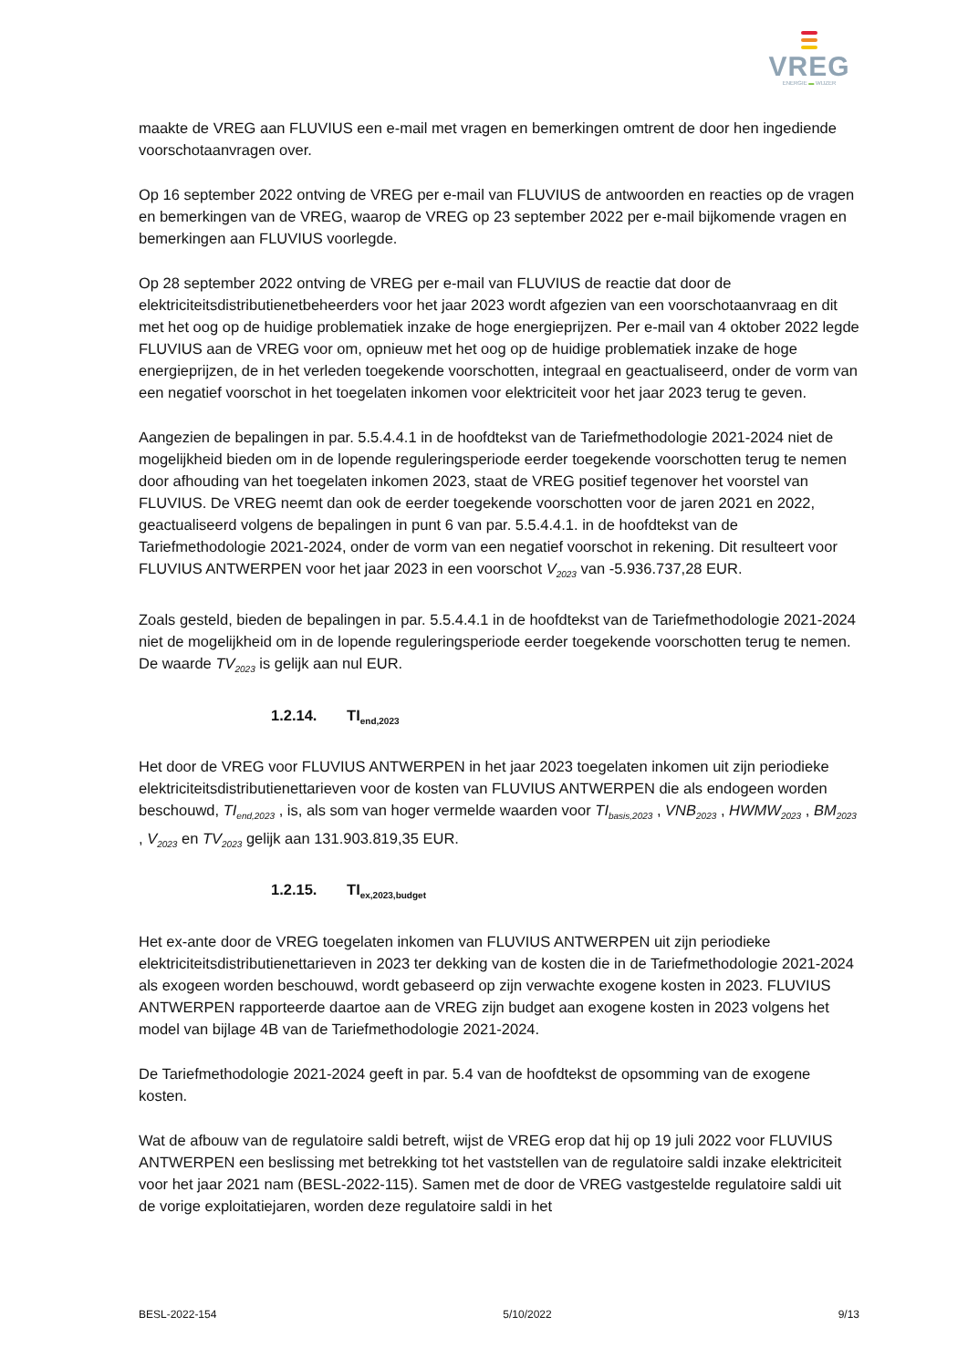VREG
ENERGIE ▬ WIJZER
maakte de VREG aan FLUVIUS een e-mail met vragen en bemerkingen omtrent de door hen ingediende voorschotaanvragen over.
Op 16 september 2022 ontving de VREG per e-mail van FLUVIUS de antwoorden en reacties op de vragen en bemerkingen van de VREG, waarop de VREG op 23 september 2022 per e-mail bijkomende vragen en bemerkingen aan FLUVIUS voorlegde.
Op 28 september 2022 ontving de VREG per e-mail van FLUVIUS de reactie dat door de elektriciteitsdistributienetbeheerders voor het jaar 2023 wordt afgezien van een voorschotaanvraag en dit met het oog op de huidige problematiek inzake de hoge energieprijzen. Per e-mail van 4 oktober 2022 legde FLUVIUS aan de VREG voor om, opnieuw met het oog op de huidige problematiek inzake de hoge energieprijzen, de in het verleden toegekende voorschotten, integraal en geactualiseerd, onder de vorm van een negatief voorschot in het toegelaten inkomen voor elektriciteit voor het jaar 2023 terug te geven.
Aangezien de bepalingen in par. 5.5.4.4.1 in de hoofdtekst van de Tariefmethodologie 2021-2024 niet de mogelijkheid bieden om in de lopende reguleringsperiode eerder toegekende voorschotten terug te nemen door afhouding van het toegelaten inkomen 2023, staat de VREG positief tegenover het voorstel van FLUVIUS. De VREG neemt dan ook de eerder toegekende voorschotten voor de jaren 2021 en 2022, geactualiseerd volgens de bepalingen in punt 6 van par. 5.5.4.4.1. in de hoofdtekst van de Tariefmethodologie 2021-2024, onder de vorm van een negatief voorschot in rekening. Dit resulteert voor FLUVIUS ANTWERPEN voor het jaar 2023 in een voorschot V<sub>2023</sub> van -5.936.737,28 EUR.
Zoals gesteld, bieden de bepalingen in par. 5.5.4.4.1 in de hoofdtekst van de Tariefmethodologie 2021-2024 niet de mogelijkheid om in de lopende reguleringsperiode eerder toegekende voorschotten terug te nemen. De waarde TV<sub>2023</sub> is gelijk aan nul EUR.
1.2.14. TI<sub>end,2023</sub>
Het door de VREG voor FLUVIUS ANTWERPEN in het jaar 2023 toegelaten inkomen uit zijn periodieke elektriciteitsdistributienettarieven voor de kosten van FLUVIUS ANTWERPEN die als endogeen worden beschouwd, TI<sub>end,2023</sub> , is, als som van hoger vermelde waarden voor TI<sub>basis,2023</sub> , VNB<sub>2023</sub> , HWMW<sub>2023</sub> , BM<sub>2023</sub> , V<sub>2023</sub> en TV<sub>2023</sub> gelijk aan 131.903.819,35 EUR.
1.2.15. TI<sub>ex,2023,budget</sub>
Het ex-ante door de VREG toegelaten inkomen van FLUVIUS ANTWERPEN uit zijn periodieke elektriciteitsdistributienettarieven in 2023 ter dekking van de kosten die in de Tariefmethodologie 2021-2024 als exogeen worden beschouwd, wordt gebaseerd op zijn verwachte exogene kosten in 2023. FLUVIUS ANTWERPEN rapporteerde daartoe aan de VREG zijn budget aan exogene kosten in 2023 volgens het model van bijlage 4B van de Tariefmethodologie 2021-2024.
De Tariefmethodologie 2021-2024 geeft in par. 5.4 van de hoofdtekst de opsomming van de exogene kosten.
Wat de afbouw van de regulatoire saldi betreft, wijst de VREG erop dat hij op 19 juli 2022 voor FLUVIUS ANTWERPEN een beslissing met betrekking tot het vaststellen van de regulatoire saldi inzake elektriciteit voor het jaar 2021 nam (BESL-2022-115). Samen met de door de VREG vastgestelde regulatoire saldi uit de vorige exploitatiejaren, worden deze regulatoire saldi in het
BESL-2022-154 5/10/2022 9/13